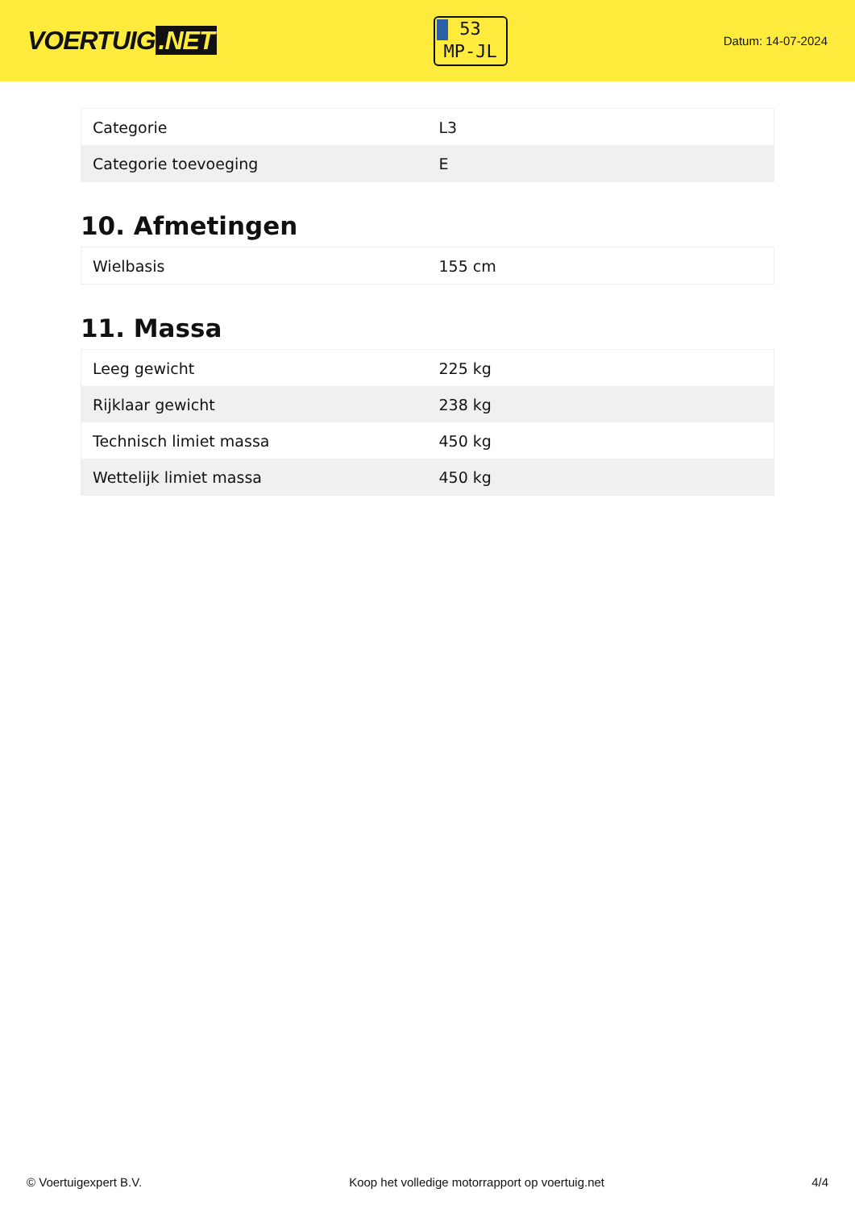VOERTUIG.NET
53
MP-JL
Datum: 14-07-2024
| Categorie | L3 |
| Categorie toevoeging | E |
10. Afmetingen
| Wielbasis | 155 cm |
11. Massa
| Leeg gewicht | 225 kg |
| Rijklaar gewicht | 238 kg |
| Technisch limiet massa | 450 kg |
| Wettelijk limiet massa | 450 kg |
© Voertuigexpert B.V. Koop het volledige motorrapport op voertuig.net 4/4